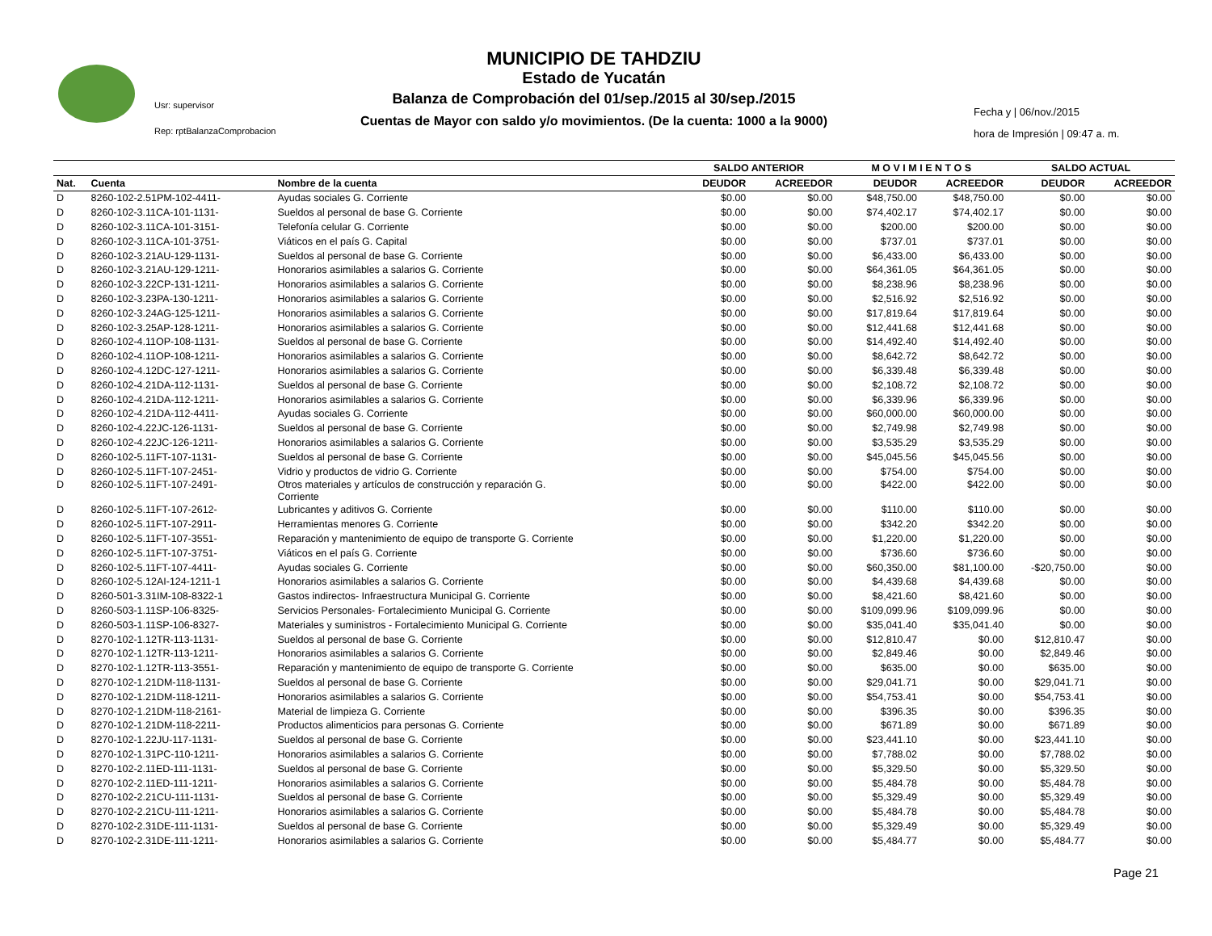MUNICIPIO DE TAHDZIU
Estado de Yucatán
Balanza de Comprobación del 01/sep./2015 al 30/sep./2015
Cuentas de Mayor con saldo y/o movimientos. (De la cuenta: 1000 a la 9000)
Usr: supervisor
Rep: rptBalanzaComprobacion
Fecha y | 06/nov./2015
hora de Impresión | 09:47 a. m.
| | | | SALDO ANTERIOR | | M O V I M I E N T O S | | SALDO ACTUAL | |
| --- | --- | --- | --- | --- | --- | --- | --- | --- |
| Nat. | Cuenta | Nombre de la cuenta | DEUDOR | ACREEDOR | DEUDOR | ACREEDOR | DEUDOR | ACREEDOR |
| D | 8260-102-2.51PM-102-4411- | Ayudas sociales G. Corriente | $0.00 | $0.00 | $48,750.00 | $48,750.00 | $0.00 | $0.00 |
| D | 8260-102-3.11CA-101-1131- | Sueldos al personal de base G. Corriente | $0.00 | $0.00 | $74,402.17 | $74,402.17 | $0.00 | $0.00 |
| D | 8260-102-3.11CA-101-3151- | Telefonía celular G. Corriente | $0.00 | $0.00 | $200.00 | $200.00 | $0.00 | $0.00 |
| D | 8260-102-3.11CA-101-3751- | Viáticos en el país G. Capital | $0.00 | $0.00 | $737.01 | $737.01 | $0.00 | $0.00 |
| D | 8260-102-3.21AU-129-1131- | Sueldos al personal de base G. Corriente | $0.00 | $0.00 | $6,433.00 | $6,433.00 | $0.00 | $0.00 |
| D | 8260-102-3.21AU-129-1211- | Honorarios asimilables a salarios G. Corriente | $0.00 | $0.00 | $64,361.05 | $64,361.05 | $0.00 | $0.00 |
| D | 8260-102-3.22CP-131-1211- | Honorarios asimilables a salarios G. Corriente | $0.00 | $0.00 | $8,238.96 | $8,238.96 | $0.00 | $0.00 |
| D | 8260-102-3.23PA-130-1211- | Honorarios asimilables a salarios G. Corriente | $0.00 | $0.00 | $2,516.92 | $2,516.92 | $0.00 | $0.00 |
| D | 8260-102-3.24AG-125-1211- | Honorarios asimilables a salarios G. Corriente | $0.00 | $0.00 | $17,819.64 | $17,819.64 | $0.00 | $0.00 |
| D | 8260-102-3.25AP-128-1211- | Honorarios asimilables a salarios G. Corriente | $0.00 | $0.00 | $12,441.68 | $12,441.68 | $0.00 | $0.00 |
| D | 8260-102-4.11OP-108-1131- | Sueldos al personal de base G. Corriente | $0.00 | $0.00 | $14,492.40 | $14,492.40 | $0.00 | $0.00 |
| D | 8260-102-4.11OP-108-1211- | Honorarios asimilables a salarios G. Corriente | $0.00 | $0.00 | $8,642.72 | $8,642.72 | $0.00 | $0.00 |
| D | 8260-102-4.12DC-127-1211- | Honorarios asimilables a salarios G. Corriente | $0.00 | $0.00 | $6,339.48 | $6,339.48 | $0.00 | $0.00 |
| D | 8260-102-4.21DA-112-1131- | Sueldos al personal de base G. Corriente | $0.00 | $0.00 | $2,108.72 | $2,108.72 | $0.00 | $0.00 |
| D | 8260-102-4.21DA-112-1211- | Honorarios asimilables a salarios G. Corriente | $0.00 | $0.00 | $6,339.96 | $6,339.96 | $0.00 | $0.00 |
| D | 8260-102-4.21DA-112-4411- | Ayudas sociales G. Corriente | $0.00 | $0.00 | $60,000.00 | $60,000.00 | $0.00 | $0.00 |
| D | 8260-102-4.22JC-126-1131- | Sueldos al personal de base G. Corriente | $0.00 | $0.00 | $2,749.98 | $2,749.98 | $0.00 | $0.00 |
| D | 8260-102-4.22JC-126-1211- | Honorarios asimilables a salarios G. Corriente | $0.00 | $0.00 | $3,535.29 | $3,535.29 | $0.00 | $0.00 |
| D | 8260-102-5.11FT-107-1131- | Sueldos al personal de base G. Corriente | $0.00 | $0.00 | $45,045.56 | $45,045.56 | $0.00 | $0.00 |
| D | 8260-102-5.11FT-107-2451- | Vidrio y productos de vidrio G. Corriente | $0.00 | $0.00 | $754.00 | $754.00 | $0.00 | $0.00 |
| D | 8260-102-5.11FT-107-2491- | Otros materiales y artículos de construcción y reparación G. Corriente | $0.00 | $0.00 | $422.00 | $422.00 | $0.00 | $0.00 |
| D | 8260-102-5.11FT-107-2612- | Lubricantes y aditivos G. Corriente | $0.00 | $0.00 | $110.00 | $110.00 | $0.00 | $0.00 |
| D | 8260-102-5.11FT-107-2911- | Herramientas menores G. Corriente | $0.00 | $0.00 | $342.20 | $342.20 | $0.00 | $0.00 |
| D | 8260-102-5.11FT-107-3551- | Reparación y mantenimiento de equipo de transporte G. Corriente | $0.00 | $0.00 | $1,220.00 | $1,220.00 | $0.00 | $0.00 |
| D | 8260-102-5.11FT-107-3751- | Viáticos en el país G. Corriente | $0.00 | $0.00 | $736.60 | $736.60 | $0.00 | $0.00 |
| D | 8260-102-5.11FT-107-4411- | Ayudas sociales G. Corriente | $0.00 | $0.00 | $60,350.00 | $81,100.00 | -$20,750.00 | $0.00 |
| D | 8260-102-5.12AI-124-1211-1 | Honorarios asimilables a salarios G. Corriente | $0.00 | $0.00 | $4,439.68 | $4,439.68 | $0.00 | $0.00 |
| D | 8260-501-3.31IM-108-8322-1 | Gastos indirectos- Infraestructura Municipal G. Corriente | $0.00 | $0.00 | $8,421.60 | $8,421.60 | $0.00 | $0.00 |
| D | 8260-503-1.11SP-106-8325- | Servicios Personales- Fortalecimiento Municipal G. Corriente | $0.00 | $0.00 | $109,099.96 | $109,099.96 | $0.00 | $0.00 |
| D | 8260-503-1.11SP-106-8327- | Materiales y suministros - Fortalecimiento Municipal G. Corriente | $0.00 | $0.00 | $35,041.40 | $35,041.40 | $0.00 | $0.00 |
| D | 8270-102-1.12TR-113-1131- | Sueldos al personal de base G. Corriente | $0.00 | $0.00 | $12,810.47 | $0.00 | $12,810.47 | $0.00 |
| D | 8270-102-1.12TR-113-1211- | Honorarios asimilables a salarios G. Corriente | $0.00 | $0.00 | $2,849.46 | $0.00 | $2,849.46 | $0.00 |
| D | 8270-102-1.12TR-113-3551- | Reparación y mantenimiento de equipo de transporte G. Corriente | $0.00 | $0.00 | $635.00 | $0.00 | $635.00 | $0.00 |
| D | 8270-102-1.21DM-118-1131- | Sueldos al personal de base G. Corriente | $0.00 | $0.00 | $29,041.71 | $0.00 | $29,041.71 | $0.00 |
| D | 8270-102-1.21DM-118-1211- | Honorarios asimilables a salarios G. Corriente | $0.00 | $0.00 | $54,753.41 | $0.00 | $54,753.41 | $0.00 |
| D | 8270-102-1.21DM-118-2161- | Material de limpieza G. Corriente | $0.00 | $0.00 | $396.35 | $0.00 | $396.35 | $0.00 |
| D | 8270-102-1.21DM-118-2211- | Productos alimenticios para personas G. Corriente | $0.00 | $0.00 | $671.89 | $0.00 | $671.89 | $0.00 |
| D | 8270-102-1.22JU-117-1131- | Sueldos al personal de base G. Corriente | $0.00 | $0.00 | $23,441.10 | $0.00 | $23,441.10 | $0.00 |
| D | 8270-102-1.31PC-110-1211- | Honorarios asimilables a salarios G. Corriente | $0.00 | $0.00 | $7,788.02 | $0.00 | $7,788.02 | $0.00 |
| D | 8270-102-2.11ED-111-1131- | Sueldos al personal de base G. Corriente | $0.00 | $0.00 | $5,329.50 | $0.00 | $5,329.50 | $0.00 |
| D | 8270-102-2.11ED-111-1211- | Honorarios asimilables a salarios G. Corriente | $0.00 | $0.00 | $5,484.78 | $0.00 | $5,484.78 | $0.00 |
| D | 8270-102-2.21CU-111-1131- | Sueldos al personal de base G. Corriente | $0.00 | $0.00 | $5,329.49 | $0.00 | $5,329.49 | $0.00 |
| D | 8270-102-2.21CU-111-1211- | Honorarios asimilables a salarios G. Corriente | $0.00 | $0.00 | $5,484.78 | $0.00 | $5,484.78 | $0.00 |
| D | 8270-102-2.31DE-111-1131- | Sueldos al personal de base G. Corriente | $0.00 | $0.00 | $5,329.49 | $0.00 | $5,329.49 | $0.00 |
| D | 8270-102-2.31DE-111-1211- | Honorarios asimilables a salarios G. Corriente | $0.00 | $0.00 | $5,484.77 | $0.00 | $5,484.77 | $0.00 |
Page 21